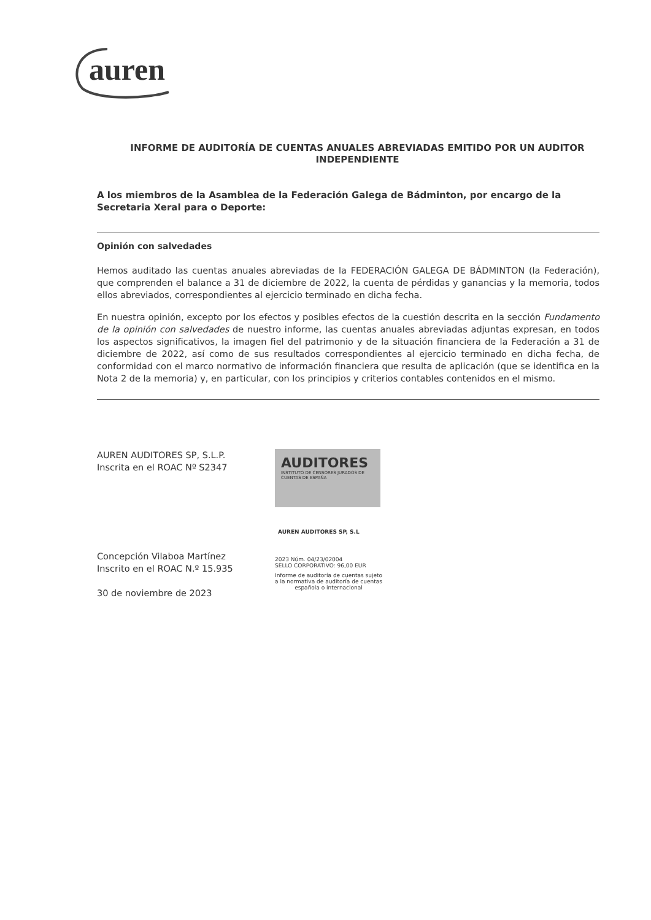auren
INFORME DE AUDITORÍA DE CUENTAS ANUALES ABREVIADAS EMITIDO POR UN AUDITOR INDEPENDIENTE
A los miembros de la Asamblea de la Federación Galega de Bádminton, por encargo de la Secretaria Xeral para o Deporte:
Opinión con salvedades
Hemos auditado las cuentas anuales abreviadas de la FEDERACIÓN GALEGA DE BÁDMINTON (la Federación), que comprenden el balance a 31 de diciembre de 2022, la cuenta de pérdidas y ganancias y la memoria, todos ellos abreviados, correspondientes al ejercicio terminado en dicha fecha.
En nuestra opinión, excepto por los efectos y posibles efectos de la cuestión descrita en la sección Fundamento de la opinión con salvedades de nuestro informe, las cuentas anuales abreviadas adjuntas expresan, en todos los aspectos significativos, la imagen fiel del patrimonio y de la situación financiera de la Federación a 31 de diciembre de 2022, así como de sus resultados correspondientes al ejercicio terminado en dicha fecha, de conformidad con el marco normativo de información financiera que resulta de aplicación (que se identifica en la Nota 2 de la memoria) y, en particular, con los principios y criterios contables contenidos en el mismo.
AUREN AUDITORES SP, S.L.P.
Inscrita en el ROAC Nº S2347
Concepción Vilaboa Martínez
Inscrito en el ROAC N.º 15.935
30 de noviembre de 2023
AUDITORES
INSTITUTO DE CENSORES JURADOS DE CUENTAS DE ESPAÑA
AUREN AUDITORES SP, S.L
2023 Núm. 04/23/02004
SELLO CORPORATIVO: 96,00 EUR
Informe de auditoría de cuentas sujeto
a la normativa de auditoría de cuentas
española o internacional